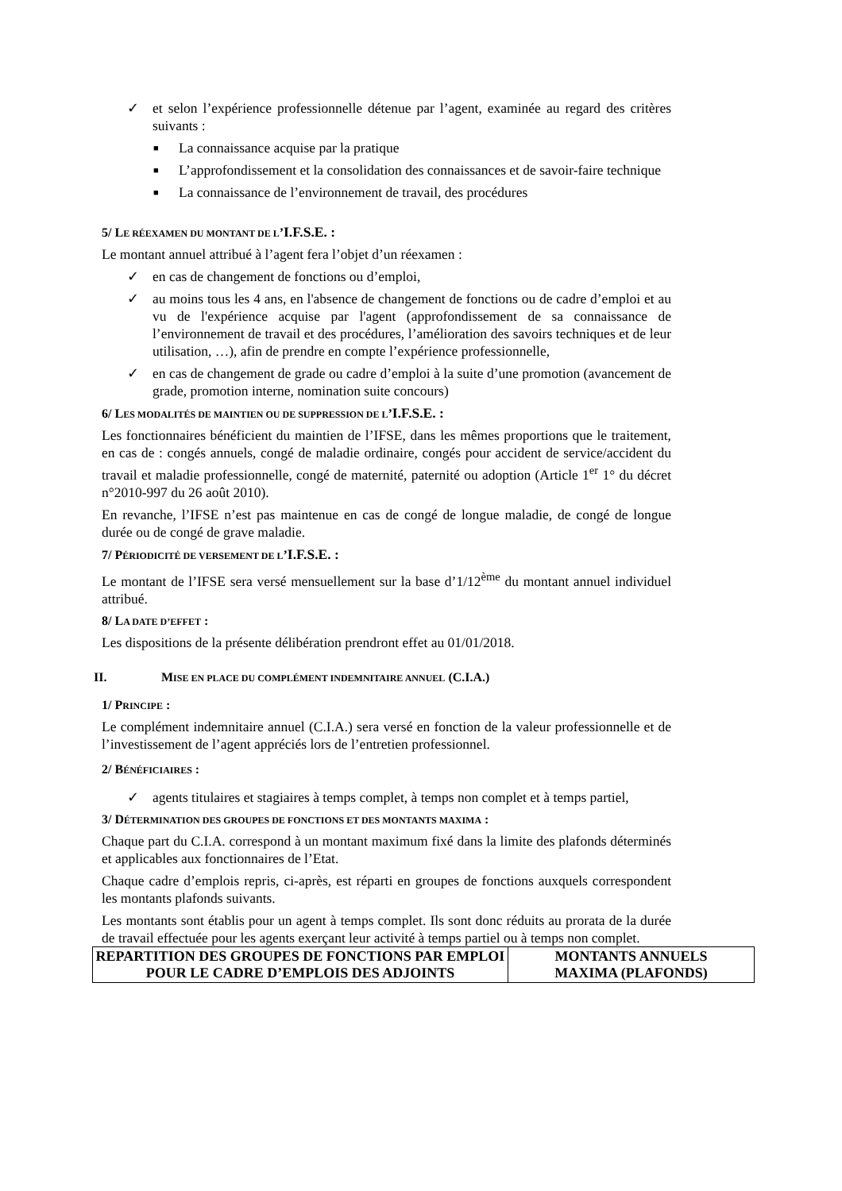✓ et selon l’expérience professionnelle détenue par l’agent, examinée au regard des critères suivants :
■ La connaissance acquise par la pratique
■ L’approfondissement et la consolidation des connaissances et de savoir-faire technique
■ La connaissance de l’environnement de travail, des procédures
5/ LE RÉEXAMEN DU MONTANT DE L’I.F.S.E. :
Le montant annuel attribué à l’agent fera l’objet d’un réexamen :
✓ en cas de changement de fonctions ou d’emploi,
✓ au moins tous les 4 ans, en l'absence de changement de fonctions ou de cadre d’emploi et au vu de l'expérience acquise par l'agent (approfondissement de sa connaissance de l’environnement de travail et des procédures, l’amélioration des savoirs techniques et de leur utilisation, …), afin de prendre en compte l’expérience professionnelle,
✓ en cas de changement de grade ou cadre d’emploi à la suite d’une promotion (avancement de grade, promotion interne, nomination suite concours)
6/ LES MODALITÉS DE MAINTIEN OU DE SUPPRESSION DE L’I.F.S.E. :
Les fonctionnaires bénéficient du maintien de l’IFSE, dans les mêmes proportions que le traitement, en cas de : congés annuels, congé de maladie ordinaire, congés pour accident de service/accident du travail et maladie professionnelle, congé de maternité, paternité ou adoption (Article 1<sup>er</sup> 1° du décret n°2010-997 du 26 août 2010).
En revanche, l’IFSE n’est pas maintenue en cas de congé de longue maladie, de congé de longue durée ou de congé de grave maladie.
7/ PÉRIODICITÉ DE VERSEMENT DE L’I.F.S.E. :
Le montant de l’IFSE sera versé mensuellement sur la base d’1/12<sup>ème</sup> du montant annuel individuel attribué.
8/ LA DATE D’EFFET :
Les dispositions de la présente délibération prendront effet au 01/01/2018.
II. MISE EN PLACE DU COMPLÉMENT INDEMNITAIRE ANNUEL (C.I.A.)
1/ PRINCIPE :
Le complément indemnitaire annuel (C.I.A.) sera versé en fonction de la valeur professionnelle et de l’investissement de l’agent appréciés lors de l’entretien professionnel.
2/ BÉNÉFICIAIRES :
✓ agents titulaires et stagiaires à temps complet, à temps non complet et à temps partiel,
3/ DÉTERMINATION DES GROUPES DE FONCTIONS ET DES MONTANTS MAXIMA :
Chaque part du C.I.A. correspond à un montant maximum fixé dans la limite des plafonds déterminés et applicables aux fonctionnaires de l’Etat.
Chaque cadre d’emplois repris, ci-après, est réparti en groupes de fonctions auxquels correspondent les montants plafonds suivants.
Les montants sont établis pour un agent à temps complet. Ils sont donc réduits au prorata de la durée de travail effectuée pour les agents exerçant leur activité à temps partiel ou à temps non complet.
| REPARTITION DES GROUPES DE FONCTIONS PAR EMPLOI POUR LE CADRE D’EMPLOIS DES ADJOINTS | MONTANTS ANNUELS MAXIMA (PLAFONDS) |